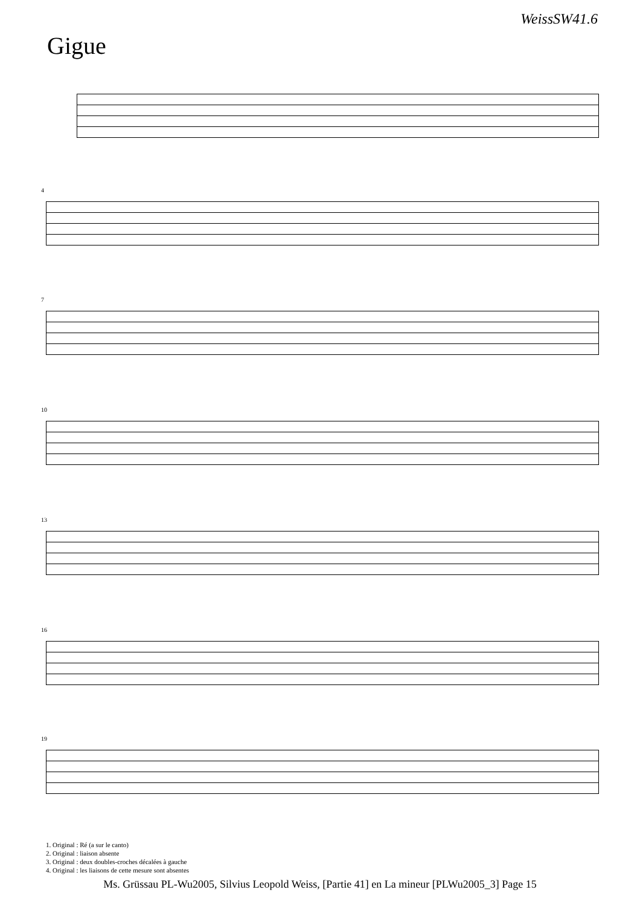WeissSW41.6
Gigue
4
7
10
13
16
19
1. Original : Ré (a sur le canto)
2. Original : liaison absente
3. Original : deux doubles-croches décalées à gauche
4. Original : les liaisons de cette mesure sont absentes
Ms. Grüssau PL-Wu2005, Silvius Leopold Weiss, [Partie 41] en La mineur [PLWu2005_3] Page 15